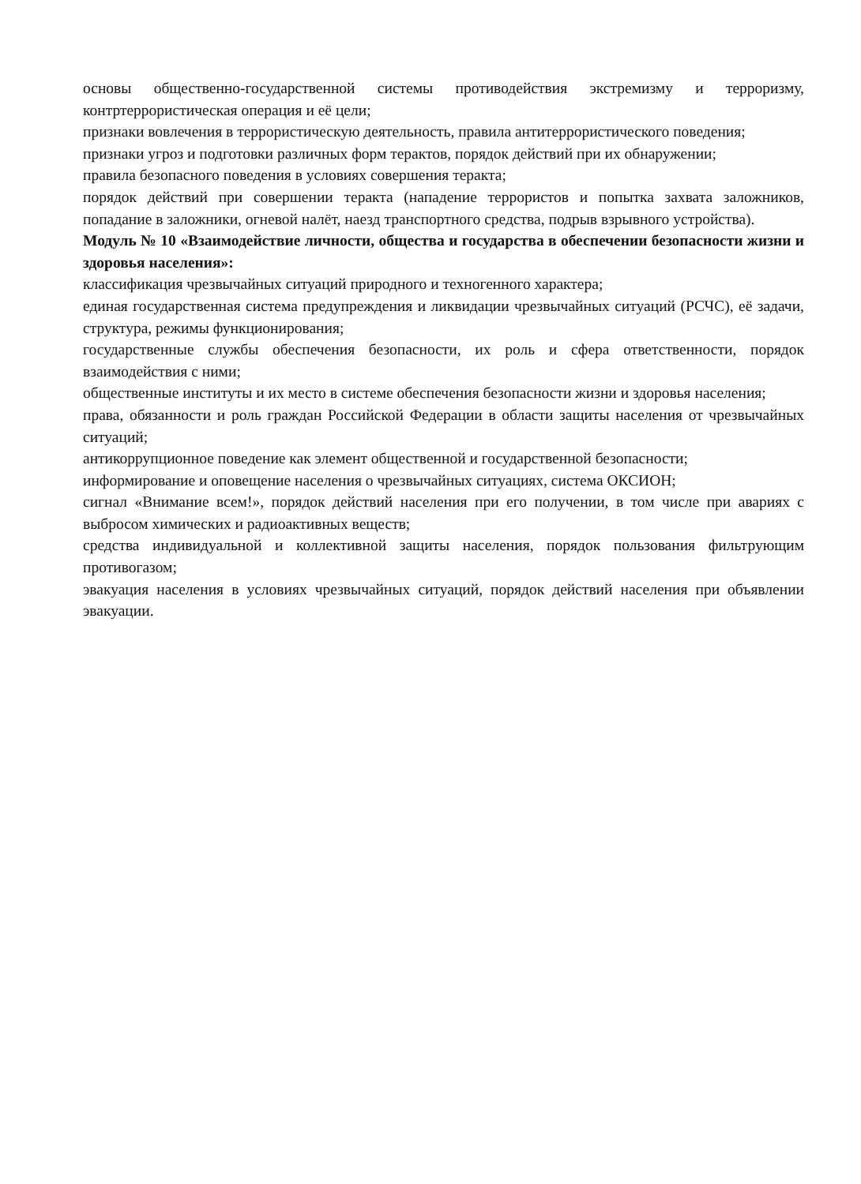основы общественно-государственной системы противодействия экстремизму и терроризму, контртеррористическая операция и её цели;
признаки вовлечения в террористическую деятельность, правила антитеррористического поведения;
признаки угроз и подготовки различных форм терактов, порядок действий при их обнаружении;
правила безопасного поведения в условиях совершения теракта;
порядок действий при совершении теракта (нападение террористов и попытка захвата заложников, попадание в заложники, огневой налёт, наезд транспортного средства, подрыв взрывного устройства).
Модуль № 10 «Взаимодействие личности, общества и государства в обеспечении безопасности жизни и здоровья населения»:
классификация чрезвычайных ситуаций природного и техногенного характера;
единая государственная система предупреждения и ликвидации чрезвычайных ситуаций (РСЧС), её задачи, структура, режимы функционирования;
государственные службы обеспечения безопасности, их роль и сфера ответственности, порядок взаимодействия с ними;
общественные институты и их место в системе обеспечения безопасности жизни и здоровья населения;
права, обязанности и роль граждан Российской Федерации в области защиты населения от чрезвычайных ситуаций;
антикоррупционное поведение как элемент общественной и государственной безопасности;
информирование и оповещение населения о чрезвычайных ситуациях, система ОКСИОН;
сигнал «Внимание всем!», порядок действий населения при его получении, в том числе при авариях с выбросом химических и радиоактивных веществ;
средства индивидуальной и коллективной защиты населения, порядок пользования фильтрующим противогазом;
эвакуация населения в условиях чрезвычайных ситуаций, порядок действий населения при объявлении эвакуации.